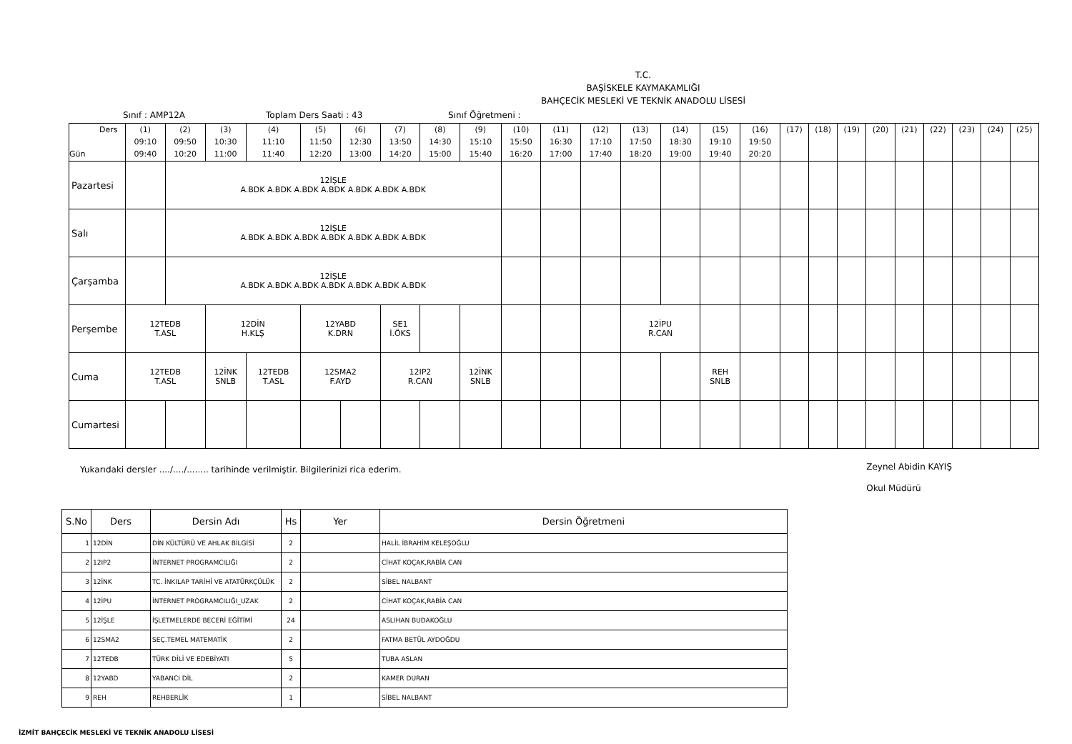T.C.
BAŞİSKELE KAYMAKAMLIĞI
BAHÇECİK MESLEKİ VE TEKNİK ANADOLU LİSESİ
Sınıf : AMP12A Toplam Ders Saati : 43 Sınıf Öğretmeni :
| Ders Gün | (1) 09:10 09:40 | (2) 09:50 10:20 | (3) 10:30 11:00 | (4) 11:10 11:40 | (5) 11:50 12:20 | (6) 12:30 13:00 | (7) 13:50 14:20 | (8) 14:30 15:00 | (9) 15:10 15:40 | (10) 15:50 16:20 | (11) 16:30 17:00 | (12) 17:10 17:40 | (13) 17:50 18:20 | (14) 18:30 19:00 | (15) 19:10 19:40 | (16) 19:50 20:20 | (17) | (18) | (19) | (20) | (21) | (22) | (23) | (24) | (25) |
| --- | --- | --- | --- | --- | --- | --- | --- | --- | --- | --- | --- | --- | --- | --- | --- | --- | --- | --- | --- | --- | --- | --- | --- | --- | --- |
| Pazartesi | | 12İŞLE A.BDK A.BDK A.BDK A.BDK A.BDK A.BDK A.BDK | | | | | | | | | | | | | | | | | | | | | | | |
| Salı | | 12İŞLE A.BDK A.BDK A.BDK A.BDK A.BDK A.BDK A.BDK | | | | | | | | | | | | | | | | | | | | | | | |
| Çarşamba | | 12İŞLE A.BDK A.BDK A.BDK A.BDK A.BDK A.BDK A.BDK | | | | | | | | | | | | | | | | | | | | | | | |
| Perşembe | 12TEDB T.ASL | | 12DİN H.KLŞ | | 12YABD K.DRN | | SE1 İ.ÖKS | | | | | | 12İPU R.CAN | | | | | | | | | | | | |
| Cuma | 12TEDB T.ASL | | 12İNK SNLB | 12TEDB T.ASL | 12SMA2 F.AYD | | 12IP2 R.CAN | | 12İNK SNLB | | | | | | REH SNLB | | | | | | | | | | |
| Cumartesi | | | | | | | | | | | | | | | | | | | | | | | | | |
Yukarıdaki dersler ..../..../........ tarihinde verilmiştir. Bilgilerinizi rica ederim. Zeynel Abidin KAYIŞ
Okul Müdürü
| S.No | Ders | Dersin Adı | Hs | Yer | Dersin Öğretmeni |
| --- | --- | --- | --- | --- | --- |
| 1 | 12DİN | DİN KÜLTÜRÜ VE AHLAK BİLGİSİ | 2 | | HALİL İBRAHİM KELEŞOĞLU |
| 2 | 12IP2 | İNTERNET PROGRAMCILIĞI | 2 | | CİHAT KOÇAK,RABİA CAN |
| 3 | 12İNK | TC. İNKILAP TARİHİ VE ATATÜRKÇÜLÜK | 2 | | SİBEL NALBANT |
| 4 | 12İPU | İNTERNET PROGRAMCILIĞI_UZAK | 2 | | CİHAT KOÇAK,RABİA CAN |
| 5 | 12İŞLE | İŞLETMELERDE BECERİ EĞİTİMİ | 24 | | ASLIHAN BUDAKOĞLU |
| 6 | 12SMA2 | SEÇ.TEMEL MATEMATİK | 2 | | FATMA BETÜL AYDOĞDU |
| 7 | 12TEDB | TÜRK DİLİ VE EDEBİYATI | 5 | | TUBA ASLAN |
| 8 | 12YABD | YABANCI DİL | 2 | | KAMER DURAN |
| 9 | REH | REHBERLİK | 1 | | SİBEL NALBANT |
İZMİT BAHÇECİK MESLEKİ VE TEKNİK ANADOLU LİSESİ